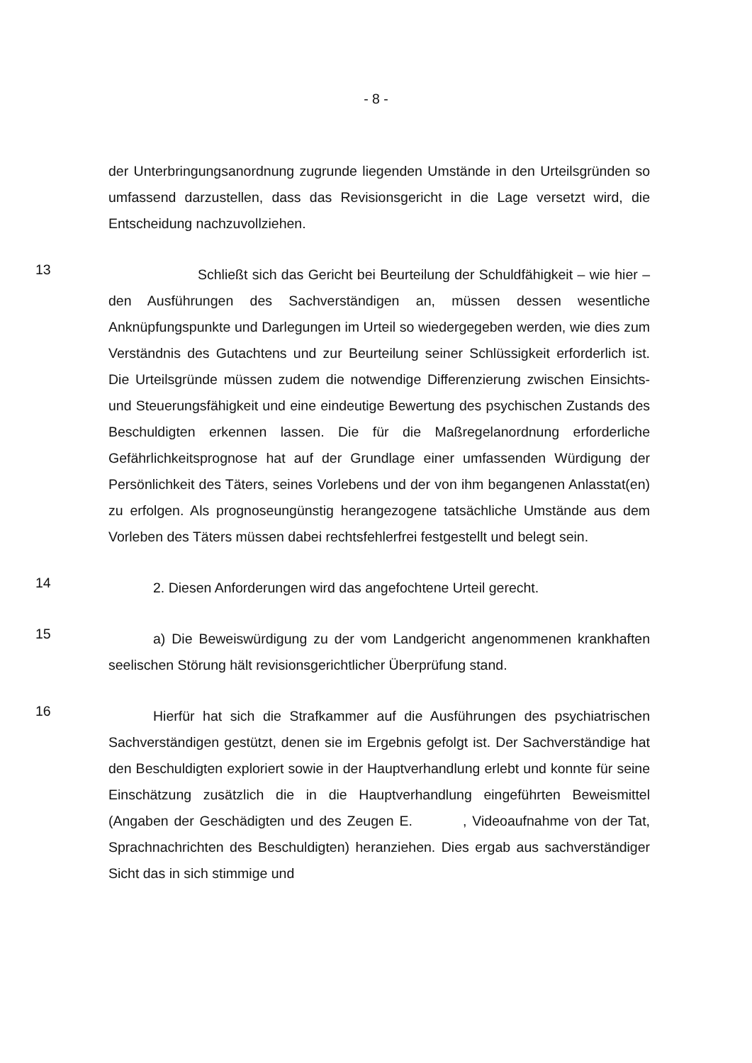- 8 -
der Unterbringungsanordnung zugrunde liegenden Umstände in den Urteilsgründen so umfassend darzustellen, dass das Revisionsgericht in die Lage versetzt wird, die Entscheidung nachzuvollziehen.
13
Schließt sich das Gericht bei Beurteilung der Schuldfähigkeit – wie hier – den Ausführungen des Sachverständigen an, müssen dessen wesentliche Anknüpfungspunkte und Darlegungen im Urteil so wiedergegeben werden, wie dies zum Verständnis des Gutachtens und zur Beurteilung seiner Schlüssigkeit erforderlich ist. Die Urteilsgründe müssen zudem die notwendige Differenzierung zwischen Einsichts- und Steuerungsfähigkeit und eine eindeutige Bewertung des psychischen Zustands des Beschuldigten erkennen lassen. Die für die Maßregelanordnung erforderliche Gefährlichkeitsprognose hat auf der Grundlage einer umfassenden Würdigung der Persönlichkeit des Täters, seines Vorlebens und der von ihm begangenen Anlasstat(en) zu erfolgen. Als prognoseungünstig herangezogene tatsächliche Umstände aus dem Vorleben des Täters müssen dabei rechtsfehlerfrei festgestellt und belegt sein.
14
2. Diesen Anforderungen wird das angefochtene Urteil gerecht.
15
a) Die Beweiswürdigung zu der vom Landgericht angenommenen krankhaften seelischen Störung hält revisionsgerichtlicher Überprüfung stand.
16
Hierfür hat sich die Strafkammer auf die Ausführungen des psychiatrischen Sachverständigen gestützt, denen sie im Ergebnis gefolgt ist. Der Sachverständige hat den Beschuldigten exploriert sowie in der Hauptverhandlung erlebt und konnte für seine Einschätzung zusätzlich die in die Hauptverhandlung eingeführten Beweismittel (Angaben der Geschädigten und des Zeugen E. , Videoaufnahme von der Tat, Sprachnachrichten des Beschuldigten) heranziehen. Dies ergab aus sachverständiger Sicht das in sich stimmige und